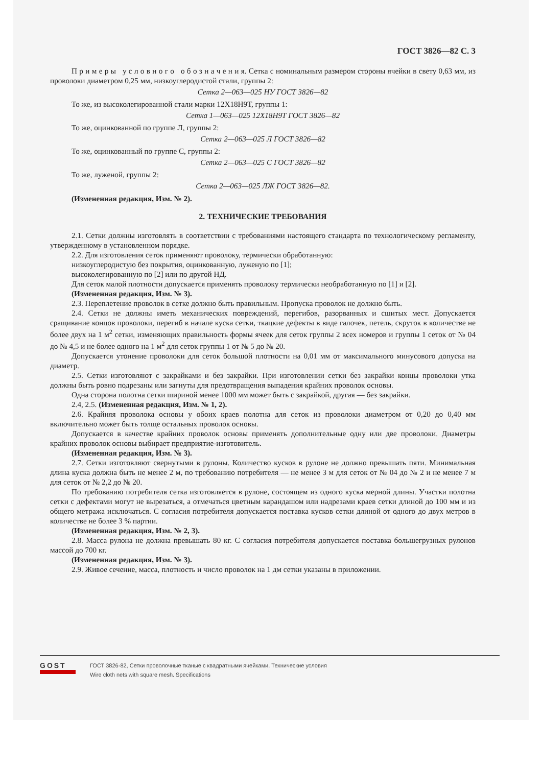ГОСТ 3826—82 С. 3
П р и м е р ы у с л о в н о г о о б о з н а ч е н и я. Сетка с номинальным размером стороны ячейки в свету 0,63 мм, из проволоки диаметром 0,25 мм, низкоуглеродистой стали, группы 2:
Сетка 2—063—025 НУ ГОСТ 3826—82
То же, из высоколегированной стали марки 12Х18Н9Т, группы 1:
Сетка 1—063—025 12Х18Н9Т ГОСТ 3826—82
То же, оцинкованной по группе Л, группы 2:
Сетка 2—063—025 Л ГОСТ 3826—82
То же, оцинкованный по группе С, группы 2:
Сетка 2—063—025 С ГОСТ 3826—82
То же, луженой, группы 2:
Сетка 2—063—025 ЛЖ ГОСТ 3826—82.
(Измененная редакция, Изм. № 2).
2. ТЕХНИЧЕСКИЕ ТРЕБОВАНИЯ
2.1. Сетки должны изготовлять в соответствии с требованиями настоящего стандарта по технологическому регламенту, утвержденному в установленном порядке.
2.2. Для изготовления сеток применяют проволоку, термически обработанную:
низкоуглеродистую без покрытия, оцинкованную, луженую по [1];
высоколегированную по [2] или по другой НД.
Для сеток малой плотности допускается применять проволоку термически необработанную по [1] и [2].
(Измененная редакция, Изм. № 3).
2.3. Переплетение проволок в сетке должно быть правильным. Пропуска проволок не должно быть.
2.4. Сетки не должны иметь механических повреждений, перегибов, разорванных и сшитых мест. Допускается сращивание концов проволоки, перегиб в начале куска сетки, ткацкие дефекты в виде галочек, петель, скруток в количестве не более двух на 1 м<sup>2</sup> сетки, изменяющих правильность формы ячеек для сеток группы 2 всех номеров и группы 1 сеток от № 04 до № 4,5 и не более одного на 1 м<sup>2</sup> для сеток группы 1 от № 5 до № 20.
Допускается утонение проволоки для сеток большой плотности на 0,01 мм от максимального минусового допуска на диаметр.
2.5. Сетки изготовляют с закрайками и без закрайки. При изготовлении сетки без закрайки концы проволоки утка должны быть ровно подрезаны или загнуты для предотвращения выпадения крайних проволок основы.
Одна сторона полотна сетки шириной менее 1000 мм может быть с закрайкой, другая — без закрайки.
2.4, 2.5. (Измененная редакция, Изм. № 1, 2).
2.6. Крайняя проволока основы у обоих краев полотна для сеток из проволоки диаметром от 0,20 до 0,40 мм включительно может быть толще остальных проволок основы.
Допускается в качестве крайних проволок основы применять дополнительные одну или две проволоки. Диаметры крайних проволок основы выбирает предприятие-изготовитель.
(Измененная редакция, Изм. № 3).
2.7. Сетки изготовляют свернутыми в рулоны. Количество кусков в рулоне не должно превышать пяти. Минимальная длина куска должна быть не менее 2 м, по требованию потребителя — не менее 3 м для сеток от № 04 до № 2 и не менее 7 м для сеток от № 2,2 до № 20.
По требованию потребителя сетка изготовляется в рулоне, состоящем из одного куска мерной длины. Участки полотна сетки с дефектами могут не вырезаться, а отмечаться цветным карандашом или надрезами краев сетки длиной до 100 мм и из общего метража исключаться. С согласия потребителя допускается поставка кусков сетки длиной от одного до двух метров в количестве не более 3 % партии.
(Измененная редакция, Изм. № 2, 3).
2.8. Масса рулона не должна превышать 80 кг. С согласия потребителя допускается поставка большегрузных рулонов массой до 700 кг.
(Измененная редакция, Изм. № 3).
2.9. Живое сечение, масса, плотность и число проволок на 1 дм сетки указаны в приложении.
GOST
ГОСТ 3826-82, Сетки проволочные тканые с квадратными ячейками. Технические условия
Wire cloth nets with square mesh. Specifications